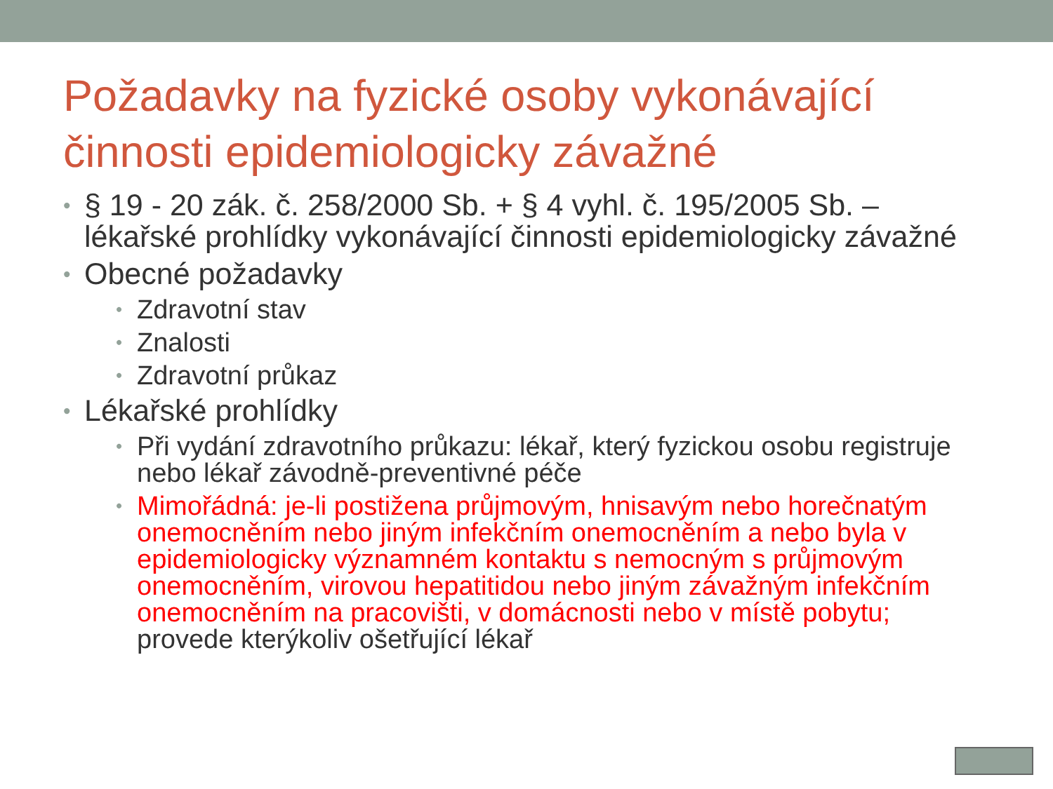Požadavky na fyzické osoby vykonávající činnosti epidemiologicky závažné
§ 19 - 20 zák. č. 258/2000 Sb. + § 4 vyhl. č. 195/2005 Sb. – lékařské prohlídky vykonávající činnosti epidemiologicky závažné
Obecné požadavky
Zdravotní stav
Znalosti
Zdravotní průkaz
Lékařské prohlídky
Při vydání zdravotního průkazu: lékař, který fyzickou osobu registruje nebo lékař závodně-preventivné péče
Mimořádná: je-li postižena průjmovým, hnisavým nebo horečnatým onemocněním nebo jiným infekčním onemocněním a nebo byla v epidemiologicky významném kontaktu s nemocným s průjmovým onemocněním, virovou hepatitidou nebo jiným závažným infekčním onemocněním na pracovišti, v domácnosti nebo v místě pobytu; provede kterýkoliv ošetřující lékař